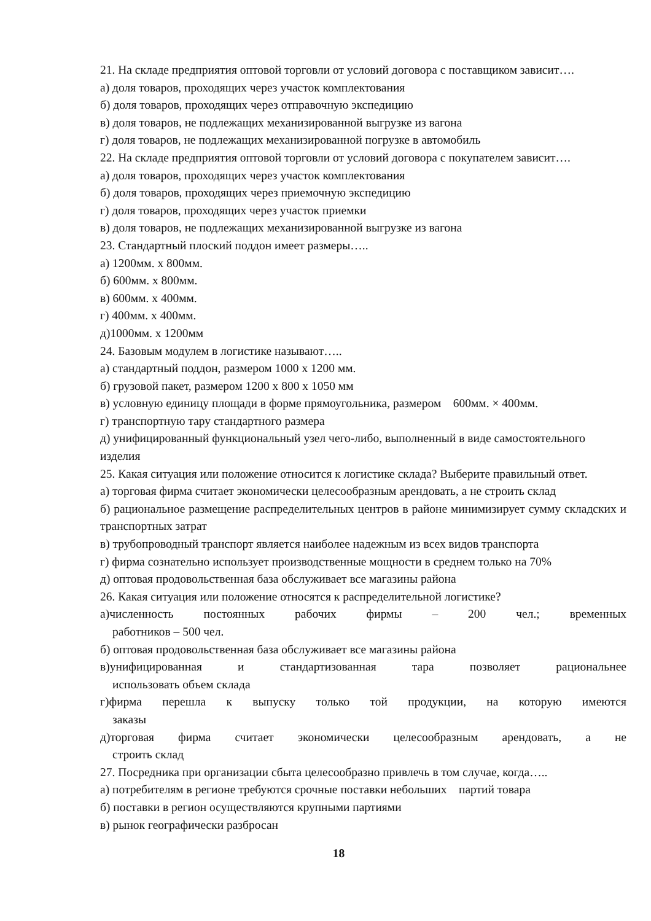21. На складе предприятия оптовой торговли от условий договора с поставщиком зависит….
а) доля товаров, проходящих через участок комплектования
б) доля товаров, проходящих через отправочную экспедицию
в) доля товаров, не подлежащих механизированной выгрузке из вагона
г) доля товаров, не подлежащих механизированной погрузке в автомобиль
22. На складе предприятия оптовой торговли от условий договора с покупателем зависит….
а) доля товаров, проходящих через участок комплектования
б) доля товаров, проходящих через приемочную экспедицию
г) доля товаров, проходящих через участок приемки
в) доля товаров, не подлежащих механизированной выгрузке из вагона
23. Стандартный плоский поддон имеет размеры…..
а) 1200мм. х 800мм.
б) 600мм. х 800мм.
в) 600мм. х 400мм.
г) 400мм. х 400мм.
д)1000мм. х 1200мм
24. Базовым модулем в логистике называют…..
а) стандартный поддон, размером 1000 х 1200 мм.
б) грузовой пакет, размером 1200 х 800 х 1050 мм
в) условную единицу площади в форме прямоугольника, размером 600мм. × 400мм.
г) транспортную тару стандартного размера
д) унифицированный функциональный узел чего-либо, выполненный в виде самостоятельного изделия
25. Какая ситуация или положение относится к логистике склада? Выберите правильный ответ.
а) торговая фирма считает экономически целесообразным арендовать, а не строить склад
б) рациональное размещение распределительных центров в районе минимизирует сумму складских и транспортных затрат
в) трубопроводный транспорт является наиболее надежным из всех видов транспорта
г) фирма сознательно использует производственные мощности в среднем только на 70%
д) оптовая продовольственная база обслуживает все магазины района
26. Какая ситуация или положение относятся к распределительной логистике?
а)численность постоянных рабочих фирмы – 200 чел.; временных
работников – 500 чел.
б) оптовая продовольственная база обслуживает все магазины района
в)унифицированная и стандартизованная тара позволяет рациональнее
использовать объем склада
г)фирма перешла к выпуску только той продукции, на которую имеются
заказы
д)торговая фирма считает экономически целесообразным арендовать, а не
строить склад
27. Посредника при организации сбыта целесообразно привлечь в том случае, когда…..
а) потребителям в регионе требуются срочные поставки небольших партий товара
б) поставки в регион осуществляются крупными партиями
в) рынок географически разбросан
18